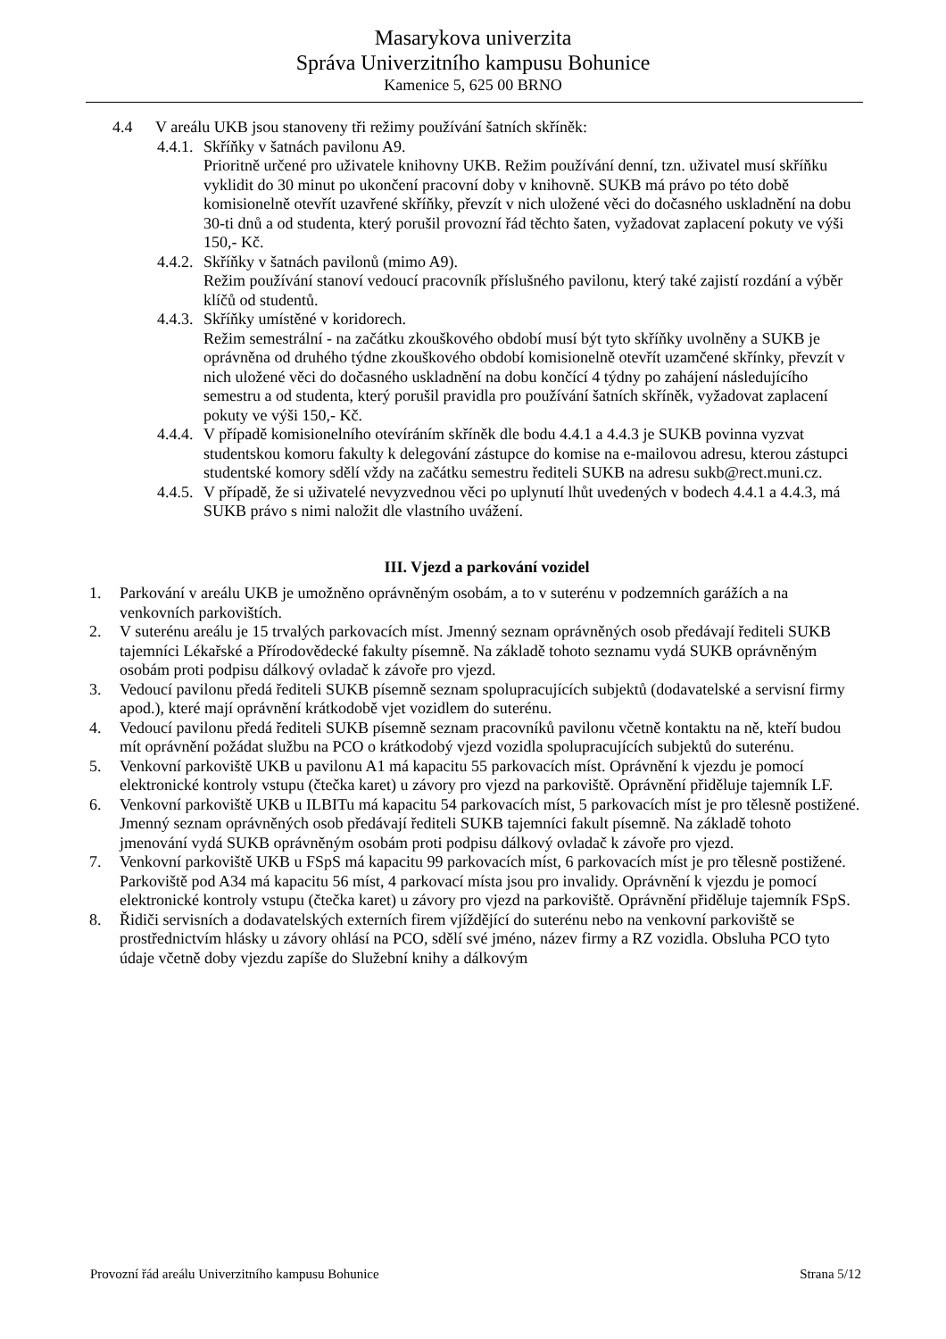Masarykova univerzita
Správa Univerzitního kampusu Bohunice
Kamenice 5, 625 00 BRNO
4.4 V areálu UKB jsou stanoveny tři režimy používání šatních skříněk:
4.4.1. Skříňky v šatnách pavilonu A9.
Prioritně určené pro uživatele knihovny UKB. Režim používání denní, tzn. uživatel musí skříňku vyklidit do 30 minut po ukončení pracovní doby v knihovně. SUKB má právo po této době komisionelně otevřít uzavřené skříňky, převzít v nich uložené věci do dočasného uskladnění na dobu 30-ti dnů a od studenta, který porušil provozní řád těchto šaten, vyžadovat zaplacení pokuty ve výši 150,- Kč.
4.4.2. Skříňky v šatnách pavilonů (mimo A9).
Režim používání stanoví vedoucí pracovník příslušného pavilonu, který také zajistí rozdání a výběr klíčů od studentů.
4.4.3. Skříňky umístěné v koridorech.
Režim semestrální - na začátku zkouškového období musí být tyto skříňky uvolněny a SUKB je oprávněna od druhého týdne zkouškového období komisionelně otevřít uzamčené skřínky, převzít v nich uložené věci do dočasného uskladnění na dobu končící 4 týdny po zahájení následujícího semestru a od studenta, který porušil pravidla pro používání šatních skříněk, vyžadovat zaplacení pokuty ve výši 150,- Kč.
4.4.4. V případě komisionelního otevíráním skříněk dle bodu 4.4.1 a 4.4.3 je SUKB povinna vyzvat studentskou komoru fakulty k delegování zástupce do komise na e-mailovou adresu, kterou zástupci studentské komory sdělí vždy na začátku semestru řediteli SUKB na adresu sukb@rect.muni.cz.
4.4.5. V případě, že si uživatelé nevyzvednou věci po uplynutí lhůt uvedených v bodech 4.4.1 a 4.4.3, má SUKB právo s nimi naložit dle vlastního uvážení.
III. Vjezd a parkování vozidel
1. Parkování v areálu UKB je umožněno oprávněným osobám, a to v suterénu v podzemních garážích a na venkovních parkovištích.
2. V suterénu areálu je 15 trvalých parkovacích míst. Jmenný seznam oprávněných osob předávají řediteli SUKB tajemníci Lékařské a Přírodovědecké fakulty písemně. Na základě tohoto seznamu vydá SUKB oprávněným osobám proti podpisu dálkový ovladač k závoře pro vjezd.
3. Vedoucí pavilonu předá řediteli SUKB písemně seznam spolupracujících subjektů (dodavatelské a servisní firmy apod.), které mají oprávnění krátkodobě vjet vozidlem do suterénu.
4. Vedoucí pavilonu předá řediteli SUKB písemně seznam pracovníků pavilonu včetně kontaktu na ně, kteří budou mít oprávnění požádat službu na PCO o krátkodobý vjezd vozidla spolupracujících subjektů do suterénu.
5. Venkovní parkoviště UKB u pavilonu A1 má kapacitu 55 parkovacích míst. Oprávnění k vjezdu je pomocí elektronické kontroly vstupu (čtečka karet) u závory pro vjezd na parkoviště. Oprávnění přiděluje tajemník LF.
6. Venkovní parkoviště UKB u ILBITu má kapacitu 54 parkovacích míst, 5 parkovacích míst je pro tělesně postižené. Jmenný seznam oprávněných osob předávají řediteli SUKB tajemníci fakult písemně. Na základě tohoto jmenování vydá SUKB oprávněným osobám proti podpisu dálkový ovladač k závoře pro vjezd.
7. Venkovní parkoviště UKB u FSpS má kapacitu 99 parkovacích míst, 6 parkovacích míst je pro tělesně postižené. Parkoviště pod A34 má kapacitu 56 míst, 4 parkovací místa jsou pro invalidy. Oprávnění k vjezdu je pomocí elektronické kontroly vstupu (čtečka karet) u závory pro vjezd na parkoviště. Oprávnění přiděluje tajemník FSpS.
8. Řidiči servisních a dodavatelských externích firem vjíždějící do suterénu nebo na venkovní parkoviště se prostřednictvím hlásky u závory ohlásí na PCO, sdělí své jméno, název firmy a RZ vozidla. Obsluha PCO tyto údaje včetně doby vjezdu zapíše do Služební knihy a dálkovým
Provozní řád areálu Univerzitního kampusu Bohunice Strana 5/12